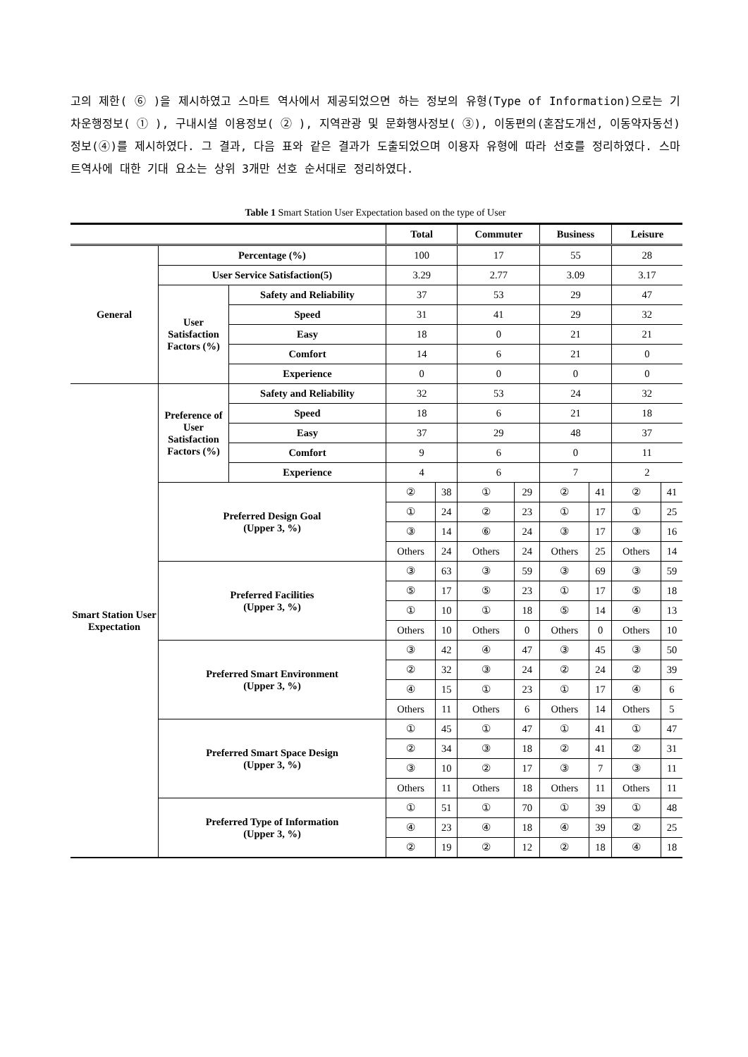고의 제한( ⑥ )을 제시하였고 스마트 역사에서 제공되었으면 하는 정보의 유형(Type of Information)으로는 기차운행정보( ① ), 구내시설 이용정보( ② ), 지역관광 및 문화행사정보( ③), 이동편의(혼잡도개선, 이동약자동선)정보(④)를 제시하였다. 그 결과, 다음 표와 같은 결과가 도출되었으며 이용자 유형에 따라 선호를 정리하였다. 스마트역사에 대한 기대 요소는 상위 3개만 선호 순서대로 정리하였다.
Table 1 Smart Station User Expectation based on the type of User
| | | | Total | | Commuter | | Business | | Leisure | |
| --- | --- | --- | --- | --- | --- | --- | --- | --- | --- | --- |
| General | Percentage (%) | | 100 | | 17 | | 55 | | 28 | |
| | User Service Satisfaction(5) | | 3.29 | | 2.77 | | 3.09 | | 3.17 | |
| | User Satisfaction Factors (%) | Safety and Reliability | 37 | | 53 | | 29 | | 47 | |
| | | Speed | 31 | | 41 | | 29 | | 32 | |
| | | Easy | 18 | | 0 | | 21 | | 21 | |
| | | Comfort | 14 | | 6 | | 21 | | 0 | |
| | | Experience | 0 | | 0 | | 0 | | 0 | |
| Smart Station User Expectation | Preference of User Satisfaction Factors (%) | Safety and Reliability | 32 | | 53 | | 24 | | 32 | |
| | | Speed | 18 | | 6 | | 21 | | 18 | |
| | | Easy | 37 | | 29 | | 48 | | 37 | |
| | | Comfort | 9 | | 6 | | 0 | | 11 | |
| | | Experience | 4 | | 6 | | 7 | | 2 | |
| | Preferred Design Goal (Upper 3, %) | | ② | 38 | ① | 29 | ② | 41 | ② | 41 |
| | | | ① | 24 | ② | 23 | ① | 17 | ① | 25 |
| | | | ③ | 14 | ⑥ | 24 | ③ | 17 | ③ | 16 |
| | | | Others | 24 | Others | 24 | Others | 25 | Others | 14 |
| | Preferred Facilities (Upper 3, %) | | ③ | 63 | ③ | 59 | ③ | 69 | ③ | 59 |
| | | | ⑤ | 17 | ⑤ | 23 | ① | 17 | ⑤ | 18 |
| | | | ① | 10 | ① | 18 | ⑤ | 14 | ④ | 13 |
| | | | Others | 10 | Others | 0 | Others | 0 | Others | 10 |
| | Preferred Smart Environment (Upper 3, %) | | ③ | 42 | ④ | 47 | ③ | 45 | ③ | 50 |
| | | | ② | 32 | ③ | 24 | ② | 24 | ② | 39 |
| | | | ④ | 15 | ① | 23 | ① | 17 | ④ | 6 |
| | | | Others | 11 | Others | 6 | Others | 14 | Others | 5 |
| | Preferred Smart Space Design (Upper 3, %) | | ① | 45 | ① | 47 | ① | 41 | ① | 47 |
| | | | ② | 34 | ③ | 18 | ② | 41 | ② | 31 |
| | | | ③ | 10 | ② | 17 | ③ | 7 | ③ | 11 |
| | | | Others | 11 | Others | 18 | Others | 11 | Others | 11 |
| | Preferred Type of Information (Upper 3, %) | | ① | 51 | ① | 70 | ① | 39 | ① | 48 |
| | | | ④ | 23 | ④ | 18 | ④ | 39 | ② | 25 |
| | | | ② | 19 | ② | 12 | ② | 18 | ④ | 18 |